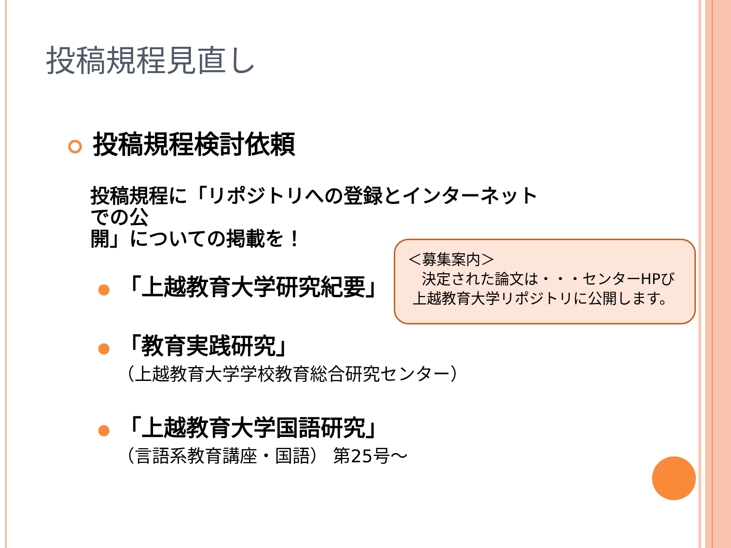投稿規程見直し
投稿規程検討依頼
投稿規程に「リポジトリへの登録とインターネットでの公
開」についての掲載を！
● 「上越教育大学研究紀要」
● 「教育実践研究」
（上越教育大学学校教育総合研究センター）
● 「上越教育大学国語研究」
（言語系教育講座・国語） 第25号～
＜募集案内＞
決定された論文は・・・センターHPび
上越教育大学リポジトリに公開します。